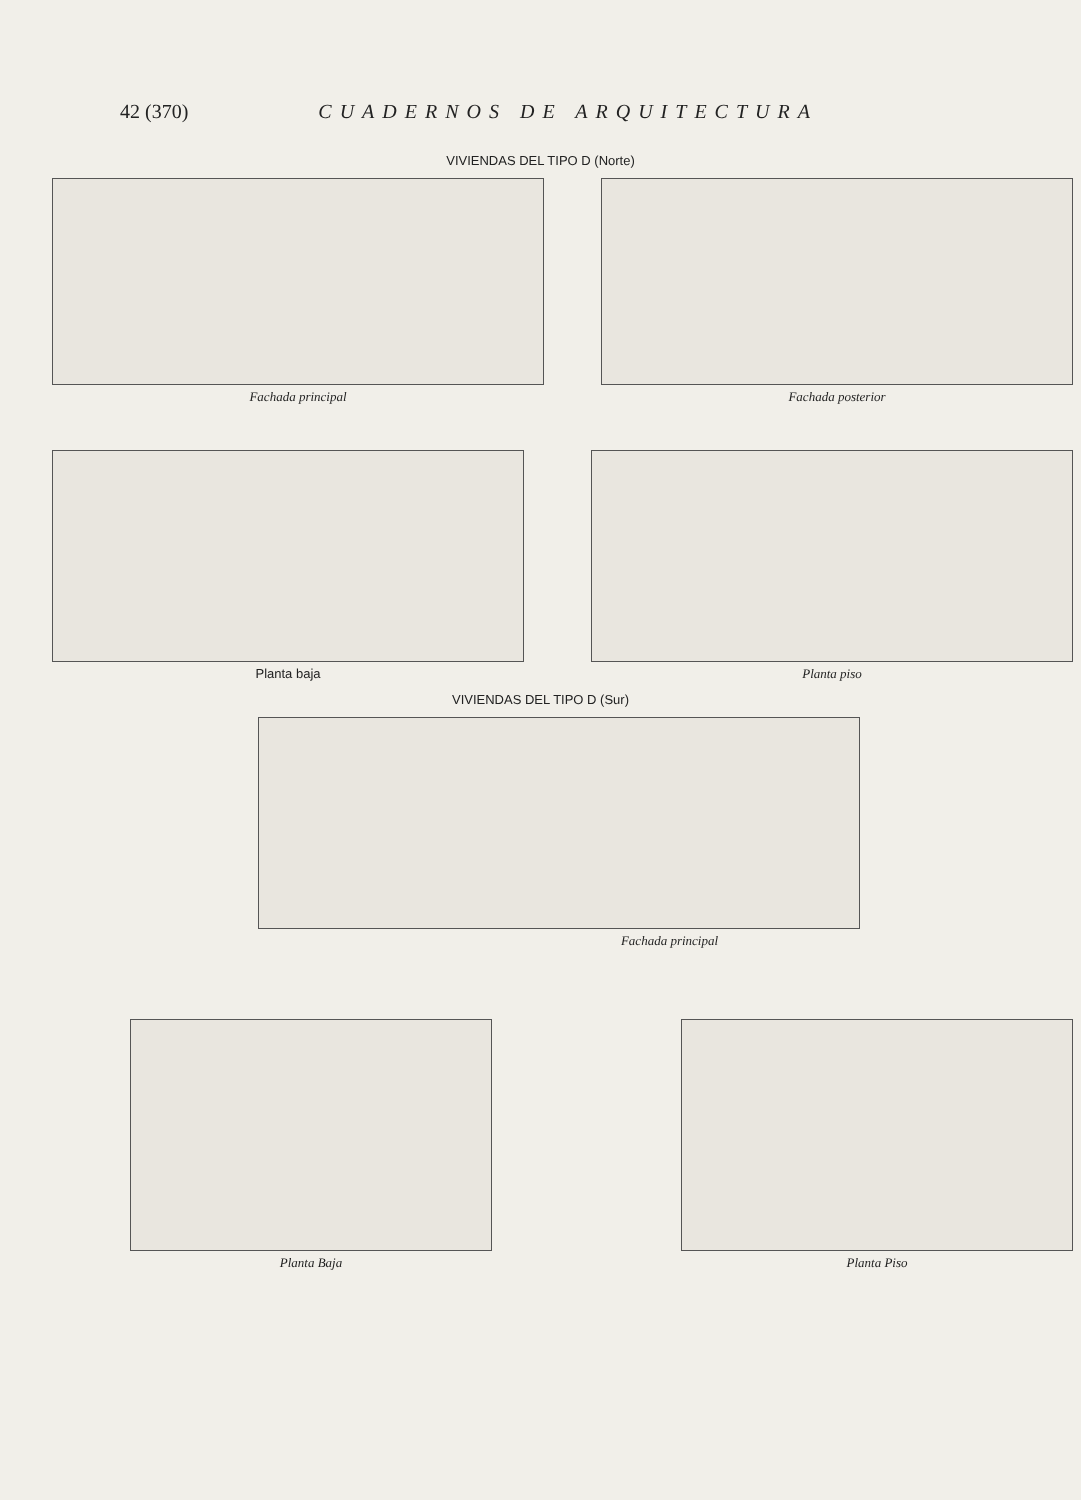42 (370) CUADERNOS DE ARQUITECTURA
VIVIENDAS DEL TIPO D (Norte)
Fachada principal Fachada posterior
Planta baja Planta piso
VIVIENDAS DEL TIPO D (Sur)
Fachada principal
Planta Baja Planta Piso